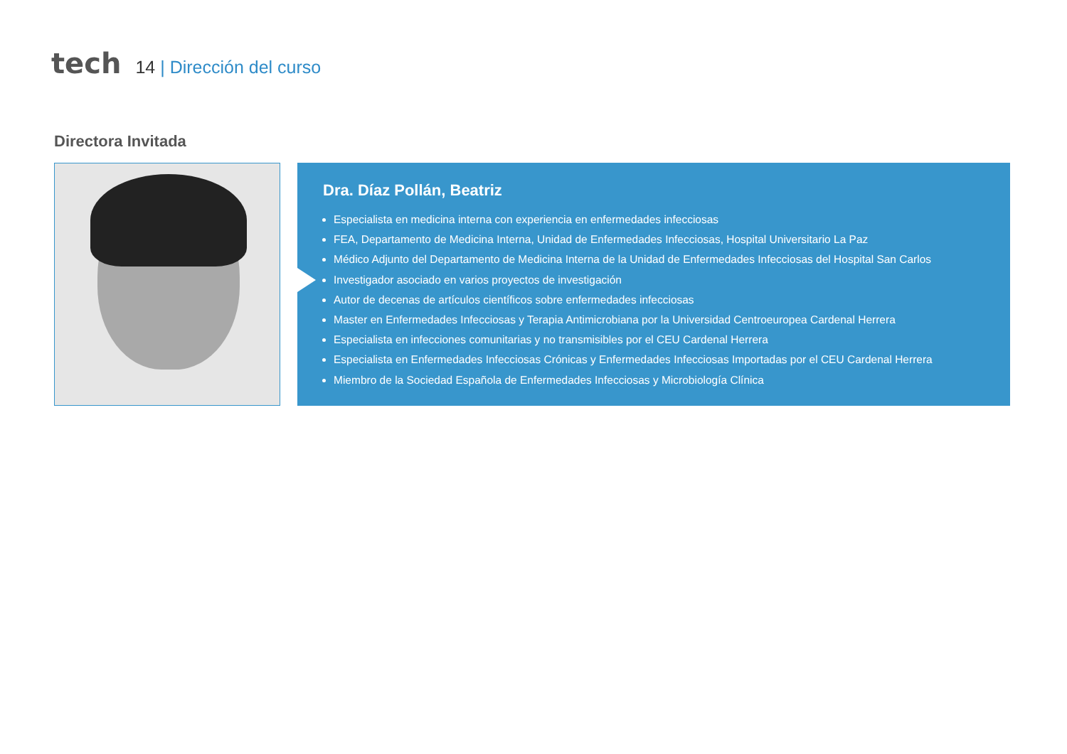tech
14 | Dirección del curso
Directora Invitada
Dra. Díaz Pollán, Beatriz
Especialista en medicina interna con experiencia en enfermedades infecciosas
FEA, Departamento de Medicina Interna, Unidad de Enfermedades Infecciosas, Hospital Universitario La Paz
Médico Adjunto del Departamento de Medicina Interna de la Unidad de Enfermedades Infecciosas del Hospital San Carlos
Investigador asociado en varios proyectos de investigación
Autor de decenas de artículos científicos sobre enfermedades infecciosas
Master en Enfermedades Infecciosas y Terapia Antimicrobiana por la Universidad Centroeuropea Cardenal Herrera
Especialista en infecciones comunitarias y no transmisibles por el CEU Cardenal Herrera
Especialista en Enfermedades Infecciosas Crónicas y Enfermedades Infecciosas Importadas por el CEU Cardenal Herrera
Miembro de la Sociedad Española de Enfermedades Infecciosas y Microbiología Clínica